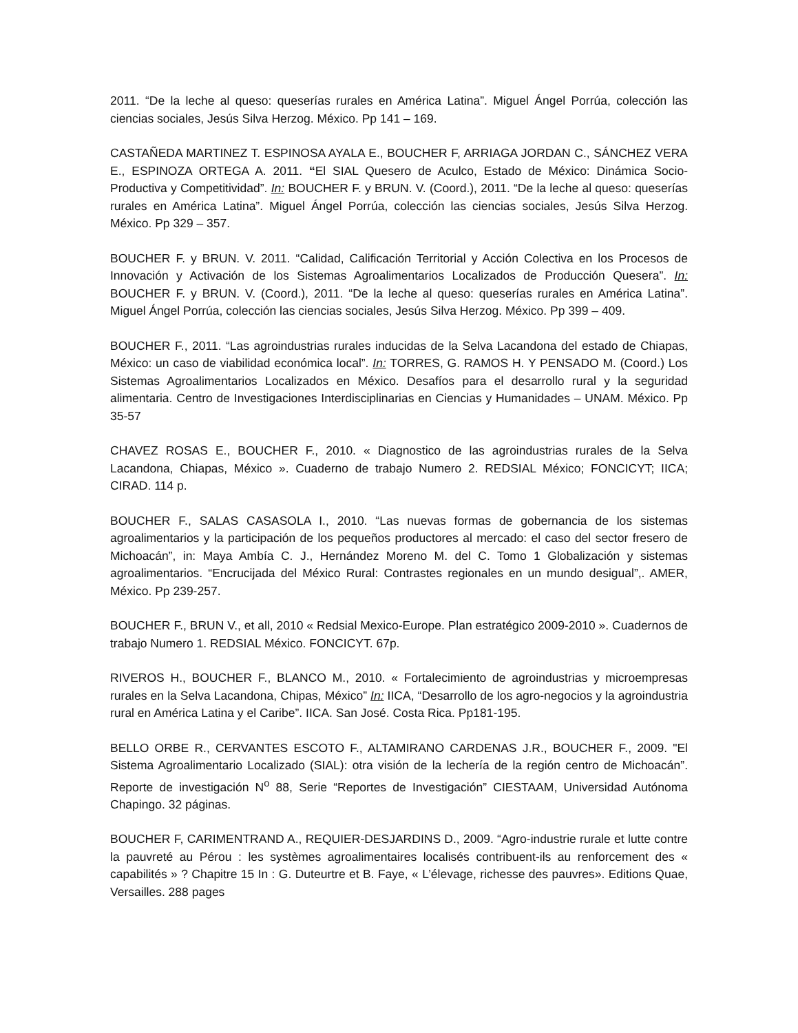2011. “De la leche al queso: queserías rurales en América Latina”. Miguel Ángel Porrúa, colección las ciencias sociales, Jesús Silva Herzog. México. Pp 141 – 169.
CASTAÑEDA MARTINEZ T. ESPINOSA AYALA E., BOUCHER F, ARRIAGA JORDAN C., SÁNCHEZ VERA E., ESPINOZA ORTEGA A. 2011. “El SIAL Quesero de Aculco, Estado de México: Dinámica Socio-Productiva y Competitividad”. In: BOUCHER F. y BRUN. V. (Coord.), 2011. “De la leche al queso: queserías rurales en América Latina”. Miguel Ángel Porrúa, colección las ciencias sociales, Jesús Silva Herzog. México. Pp 329 – 357.
BOUCHER F. y BRUN. V. 2011. “Calidad, Calificación Territorial y Acción Colectiva en los Procesos de Innovación y Activación de los Sistemas Agroalimentarios Localizados de Producción Quesera”. In: BOUCHER F. y BRUN. V. (Coord.), 2011. “De la leche al queso: queserías rurales en América Latina”. Miguel Ángel Porrúa, colección las ciencias sociales, Jesús Silva Herzog. México. Pp 399 – 409.
BOUCHER F., 2011. “Las agroindustrias rurales inducidas de la Selva Lacandona del estado de Chiapas, México: un caso de viabilidad económica local”. In: TORRES, G. RAMOS H. Y PENSADO M. (Coord.) Los Sistemas Agroalimentarios Localizados en México. Desafíos para el desarrollo rural y la seguridad alimentaria. Centro de Investigaciones Interdisciplinarias en Ciencias y Humanidades – UNAM. México. Pp 35-57
CHAVEZ ROSAS E., BOUCHER F., 2010. « Diagnostico de las agroindustrias rurales de la Selva Lacandona, Chiapas, México ». Cuaderno de trabajo Numero 2. REDSIAL México; FONCICYT; IICA; CIRAD. 114 p.
BOUCHER F., SALAS CASASOLA I., 2010. “Las nuevas formas de gobernancia de los sistemas agroalimentarios y la participación de los pequeños productores al mercado: el caso del sector fresero de Michoacán”, in: Maya Ambía C. J., Hernández Moreno M. del C. Tomo 1 Globalización y sistemas agroalimentarios. “Encrucijada del México Rural: Contrastes regionales en un mundo desigual”,. AMER, México. Pp 239-257.
BOUCHER F., BRUN V., et all, 2010 « Redsial Mexico-Europe. Plan estratégico 2009-2010 ». Cuadernos de trabajo Numero 1. REDSIAL México. FONCICYT. 67p.
RIVEROS H., BOUCHER F., BLANCO M., 2010. « Fortalecimiento de agroindustrias y microempresas rurales en la Selva Lacandona, Chipas, México” In: IICA, “Desarrollo de los agro-negocios y la agroindustria rural en América Latina y el Caribe”. IICA. San José. Costa Rica. Pp181-195.
BELLO ORBE R., CERVANTES ESCOTO F., ALTAMIRANO CARDENAS J.R., BOUCHER F., 2009. "El Sistema Agroalimentario Localizado (SIAL): otra visión de la lechería de la región centro de Michoacán”. Reporte de investigación N<sup>o</sup> 88, Serie “Reportes de Investigación” CIESTAAM, Universidad Autónoma Chapingo. 32 páginas.
BOUCHER F, CARIMENTRAND A., REQUIER-DESJARDINS D., 2009. “Agro-industrie rurale et lutte contre la pauvreté au Pérou : les systèmes agroalimentaires localisés contribuent-ils au renforcement des « capabilités » ? Chapitre 15 In : G. Duteurtre et B. Faye, « L’élevage, richesse des pauvres». Editions Quae, Versailles. 288 pages